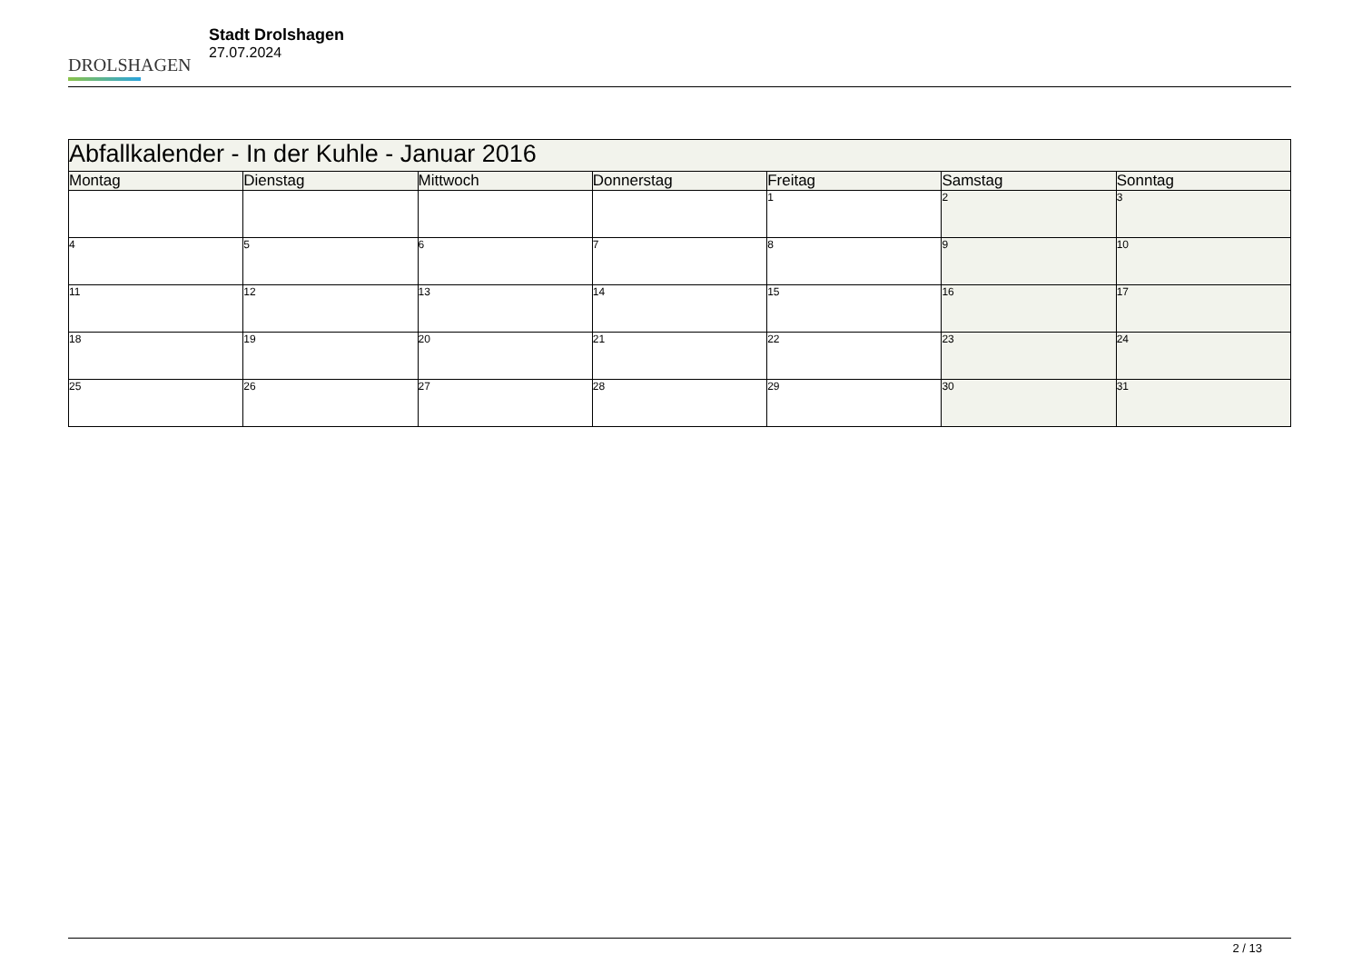DROLSHAGEN
Stadt Drolshagen
27.07.2024
| Abfallkalender - In der Kuhle - Januar 2016 | | | | | | |
| --- | --- | --- | --- | --- | --- | --- |
| Montag | Dienstag | Mittwoch | Donnerstag | Freitag | Samstag | Sonntag |
| | | | | 1 | 2 | 3 |
| 4 | 5 | 6 | 7 | 8 | 9 | 10 |
| 11 | 12 | 13 | 14 | 15 | 16 | 17 |
| 18 | 19 | 20 | 21 | 22 | 23 | 24 |
| 25 | 26 | 27 | 28 | 29 | 30 | 31 |
2 / 13